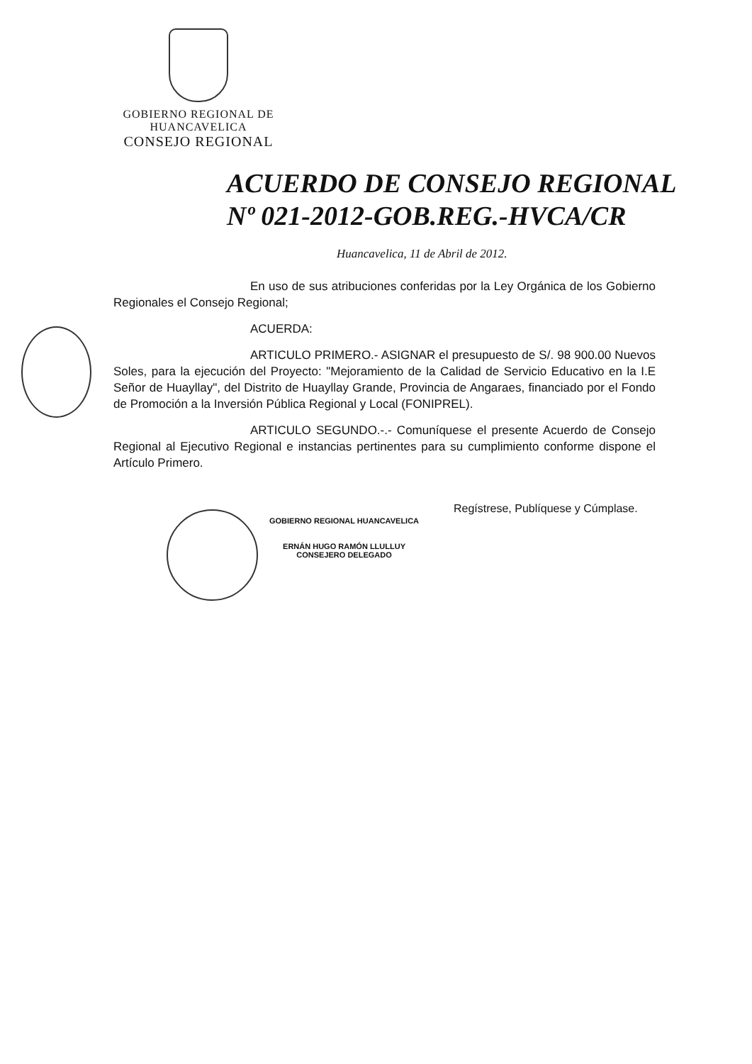GOBIERNO REGIONAL DE
HUANCAVELICA
CONSEJO REGIONAL
ACUERDO DE CONSEJO REGIONAL
Nº 021-2012-GOB.REG.-HVCA/CR
Huancavelica, 11 de Abril de 2012.
En uso de sus atribuciones conferidas por la Ley Orgánica de los Gobierno Regionales el Consejo Regional;
ACUERDA:
ARTICULO PRIMERO.- ASIGNAR el presupuesto de S/. 98 900.00 Nuevos Soles, para la ejecución del Proyecto: "Mejoramiento de la Calidad de Servicio Educativo en la I.E Señor de Huayllay", del Distrito de Huayllay Grande, Provincia de Angaraes, financiado por el Fondo de Promoción a la Inversión Pública Regional y Local (FONIPREL).
ARTICULO SEGUNDO.-.- Comuníquese el presente Acuerdo de Consejo Regional al Ejecutivo Regional e instancias pertinentes para su cumplimiento conforme dispone el Artículo Primero.
GOBIERNO REGIONAL HUANCAVELICA
ERNÁN HUGO RAMÓN LLULLUY
CONSEJERO DELEGADO
Regístrese, Publíquese y Cúmplase.